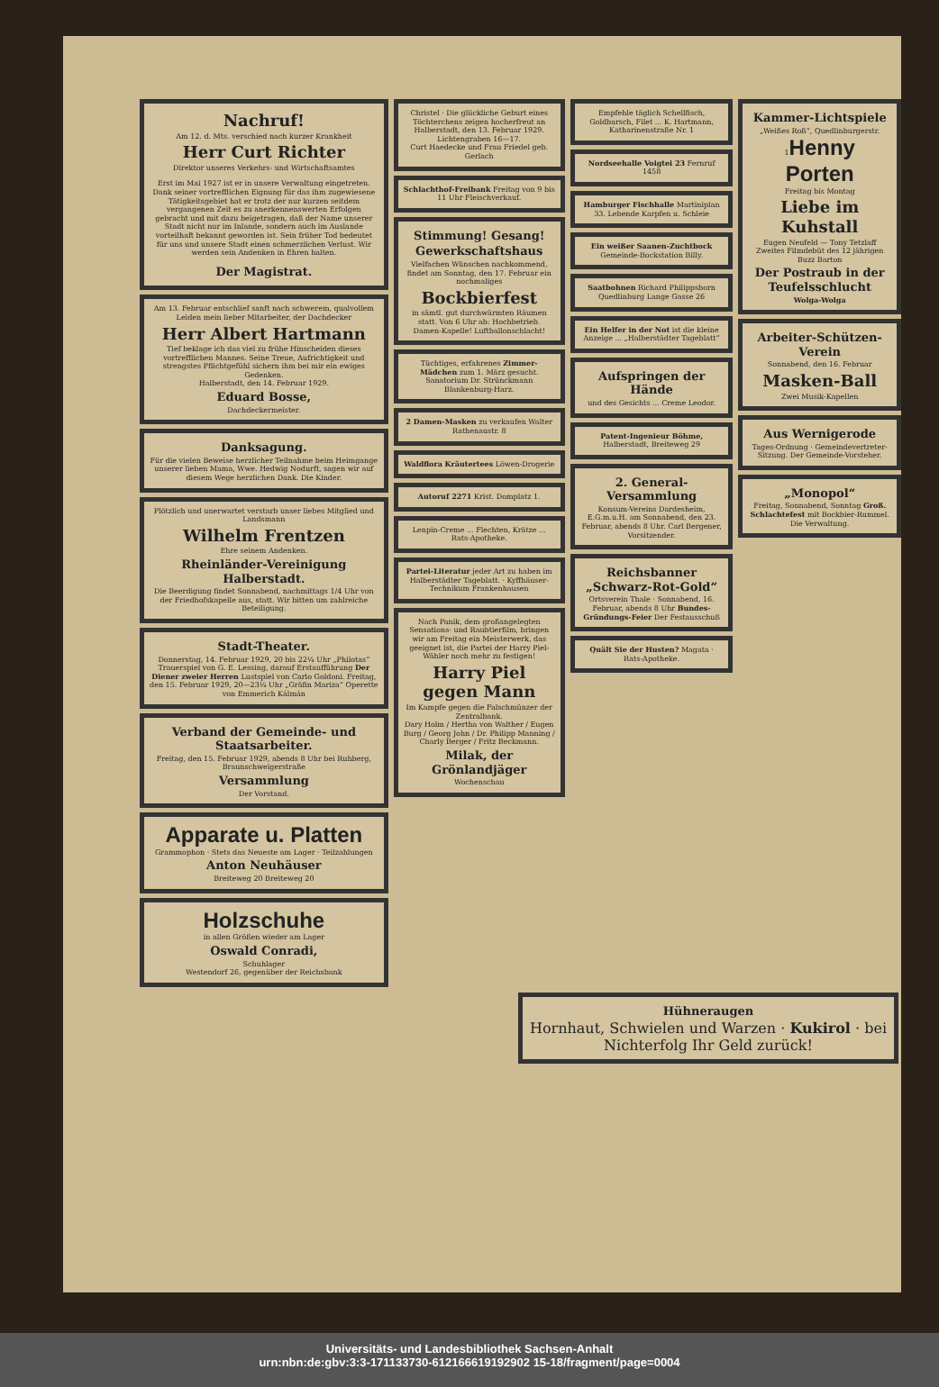Nachruf!
Am 12. d. Mts. verschied nach kurzer Krankheit
Herr Curt Richter
Direktor unseres Verkehrs- und Wirtschaftsamtes
Erst im Mai 1927 ist er in unsere Verwaltung eingetreten. Dank seiner vortrefflichen Eignung für das ihm zugewiesene Tätigkeitsgebiet hat er trotz der nur kurzen seitdem vergangenen Zeit es zu anerkennenswerten Erfolgen gebracht und mit dazu beigetragen, daß der Name unserer Stadt nicht nur im Inlande, sondern auch im Auslande vorteilhaft bekannt geworden ist. Sein früher Tod bedeutet für uns und unsere Stadt einen schmerzlichen Verlust. Wir werden sein Andenken in Ehren halten.
Der Magistrat.
Am 13. Februar entschlief sanft nach schwerem, qualvollem Leiden mein lieber Mitarbeiter, der Dachdecker
Herr Albert Hartmann
Tief beklage ich das viel zu frühe Hinscheiden dieses vortrefflichen Mannes. Seine Treue, Aufrichtigkeit und strengstes Pflichtgefühl sichern ihm bei mir ein ewiges Gedenken.
Halberstadt, den 14. Februar 1929.
Eduard Bosse,
Dachdeckermeister.
Danksagung.
Für die vielen Beweise herzlicher Teilnahme beim Heimgange unserer lieben Mama, Wwe. Hedwig Nodurft, sagen wir auf diesem Wege herzlichen Dank. Die Kinder.
Plötzlich und unerwartet verstarb unser liebes Mitglied und Landsmann
Wilhelm Frentzen
Ehre seinem Andenken.
Rheinländer-Vereinigung Halberstadt.
Die Beerdigung findet Sonnabend, nachmittags 1/4 Uhr von der Friedhofskapelle aus, statt. Wir bitten um zahlreiche Beteiligung.
Stadt-Theater.
Donnerstag, 14. Februar 1929, 20 bis 22¼ Uhr „Philotas“ Trauerspiel von G. E. Lessing, darauf Erstaufführung Der Diener zweier Herren Lustspiel von Carlo Goldoni. Freitag, den 15. Februar 1929, 20—23¼ Uhr „Gräfin Mariza“ Operette von Emmerich Kálmán
Verband der Gemeinde- und Staatsarbeiter.
Freitag, den 15. Februar 1929, abends 8 Uhr bei Ruhberg, Braunschweigerstraße
Versammlung
Der Vorstand.
Apparate u. Platten
Grammophon · Stets das Neueste am Lager · Teilzahlungen
Anton Neuhäuser
Breiteweg 20 Breiteweg 20
Holzschuhe
in allen Größen wieder am Lager
Oswald Conradi,
Schuhlager
Westendorf 26, gegenüber der Reichsbank
Christel · Die glückliche Geburt eines Töchterchens zeigen hocherfreut an
Halberstadt, den 13. Februar 1929. Lichtengraben 16—17.
Curt Haedecke und Frau Friedel geb. Gerlach
Schlachthof-Freibank Freitag von 9 bis 11 Uhr Fleischverkauf.
Stimmung! Gesang!
Gewerkschaftshaus
Vielfachen Wünschen nachkommend, findet am Sonntag, den 17. Februar ein nochmaliges
Bockbierfest
in sämtl. gut durchwärmten Räumen statt. Von 6 Uhr ab: Hochbetrieb. Damen-Kapelle! Luftballonschlacht!
Tüchtiges, erfahrenes Zimmer-Mädchen zum 1. März gesucht. Sanatorium Dr. Strünckmann Blankenburg-Harz.
2 Damen-Masken zu verkaufen Walter Rathenaustr. 8
Waldflora Kräutertees Löwen-Drogerie
Autoruf 2271 Krist. Domplatz 1.
Lenpin-Creme ... Flechten, Krätze ... Rats-Apotheke.
Partei-Literatur jeder Art zu haben im Halberstädter Tageblatt. · Kyffhäuser-Technikum Frankenhausen
Nach Panik, dem großangelegten Sensations- und Raubtierfilm, bringen wir am Freitag ein Meisterwerk, das geeignet ist, die Partei der Harry Piel-Wähler noch mehr zu festigen!
Harry Piel gegen Mann
Im Kampfe gegen die Falschmünzer der Zentralbank.
Dary Holm / Hertha von Walther / Eugen Burg / Georg John / Dr. Philipp Manning / Charly Berger / Fritz Beckmann.
Milak, der Grönlandjäger
Wochenschau
Empfehle täglich Schellfisch, Goldbarsch, Filet ... K. Hartmann, Katharinenstraße Nr. 1
Nordseehalle Voigtei 23 Fernruf 1458
Hamburger Fischhalle Martiniplan 33. Lebende Karpfen u. Schleie
Ein weißer Saanen-Zuchtbock Gemeinde-Bockstation Billy.
Saatbohnen Richard Philippsborn Quedlinburg Lange Gasse 26
Ein Helfer in der Not ist die kleine Anzeige ... „Halberstädter Tageblatt“
Aufspringen der Hände
und des Gesichts ... Creme Leodor.
Patent-Ingenieur Böhme, Halberstadt, Breiteweg 29
2. General-Versammlung
Konsum-Vereins Dardesheim, E.G.m.u.H. am Sonnabend, den 23. Februar, abends 8 Uhr. Carl Bergener, Vorsitzender.
Reichsbanner „Schwarz-Rot-Gold“
Ortsverein Thale · Sonnabend, 16. Februar, abends 8 Uhr Bundes-Gründungs-Feier Der Festausschuß
Quält Sie der Husten? Magata · Rats-Apotheke.
Kammer-Lichtspiele
„Weißes Roß“, Quedlinburgerstr. 1Henny Porten
Freitag bis Montag
Liebe im Kuhstall
Eugen Neufeld — Tony Tetzlaff
Zweites Filmdebüt des 12 jährigen Buzz Barton
Der Postraub in der Teufelsschlucht
Wolga-Wolga
Arbeiter-Schützen-Verein
Sonnabend, den 16. Februar
Masken-Ball
Zwei Musik-Kapellen
Aus Wernigerode
Tages-Ordnung · Gemeindevertreter-Sitzung. Der Gemeinde-Vorsteher.
„Monopol“
Freitag, Sonnabend, Sonntag Groß. Schlachtefest mit Bockbier-Rummel. Die Verwaltung.
Hühneraugen
Hornhaut, Schwielen und Warzen · Kukirol · bei Nichterfolg Ihr Geld zurück!
Universitäts- und Landesbibliothek Sachsen-Anhalt
urn:nbn:de:gbv:3:3-171133730-612166619192902 15-18/fragment/page=0004